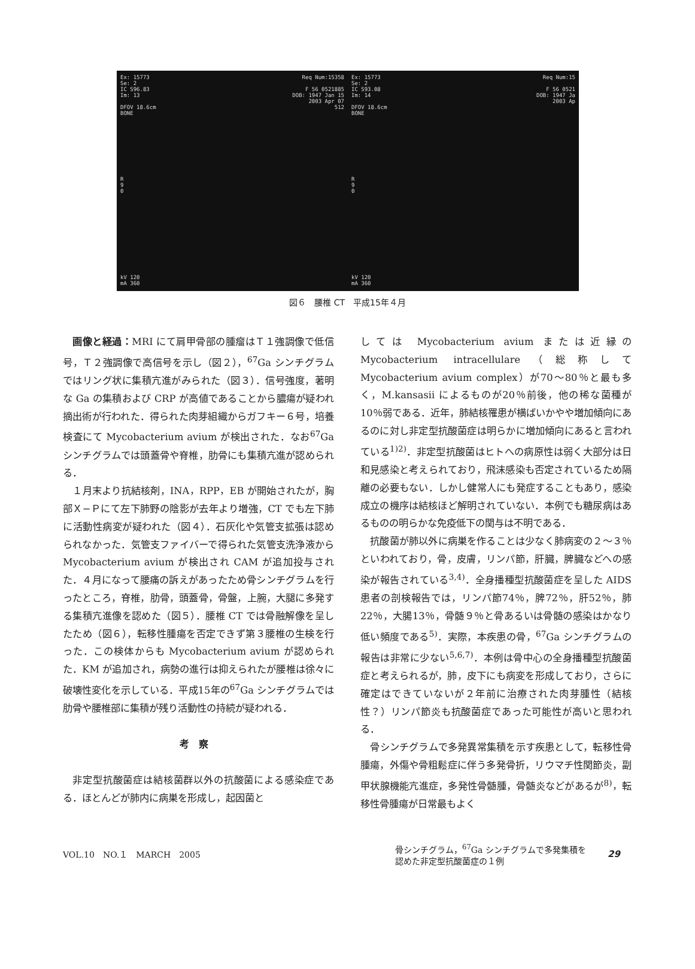Ex: 15773
Se: 2
IC S96.83
Im: 13
DFOV 18.6cm
BONE
Req Num:15358
F 56 0521885
DOB: 1947 Jan 15
2003 Apr 07
512
R
9
0
kV 120
mA 360
Ex: 15773
Se: 2
IC S93.08
Im: 14
DFOV 18.6cm
BONE
Req Num:15
F 56 0521
DOB: 1947 Ja
2003 Ap
R
9
0
kV 120
mA 360
図６　腰椎 CT　平成15年４月
画像と経過：MRI にて肩甲骨部の腫瘤はＴ１強調像で低信号，Ｔ２強調像で高信号を示し（図２），<sup>67</sup>Ga シンチグラムではリング状に集積亢進がみられた（図３）．信号強度，著明な Ga の集積および CRP が高値であることから膿瘍が疑われ摘出術が行われた．得られた肉芽組織からガフキー６号，培養検査にて Mycobacterium avium が検出された．なお<sup>67</sup>Ga シンチグラムでは頭蓋骨や脊椎，肋骨にも集積亢進が認められる．
１月末より抗結核剤，INA，RPP，EB が開始されたが，胸部Ｘ−Ｐにて左下肺野の陰影が去年より増強，CT でも左下肺に活動性病変が疑われた（図４）．石灰化や気管支拡張は認められなかった．気管支ファイバーで得られた気管支洗浄液から Mycobacterium avium が検出され CAM が追加投与された．４月になって腰痛の訴えがあったため骨シンチグラムを行ったところ，脊椎，肋骨，頭蓋骨，骨盤，上腕，大腿に多発する集積亢進像を認めた（図５）．腰椎 CT では骨融解像を呈したため（図６），転移性腫瘍を否定できず第３腰椎の生検を行った．この検体からも Mycobacterium avium が認められた．KM が追加され，病勢の進行は抑えられたが腰椎は徐々に破壊性変化を示している．平成15年の<sup>67</sup>Ga シンチグラムでは肋骨や腰椎部に集積が残り活動性の持続が疑われる．
考察
非定型抗酸菌症は結核菌群以外の抗酸菌による感染症である．ほとんどが肺内に病巣を形成し，起因菌と
しては Mycobacterium avium または近縁の Mycobacterium intracellulare（総称して Mycobacterium avium complex）が70〜80％と最も多く，M.kansasii によるものが20％前後，他の稀な菌種が10％弱である．近年，肺結核罹患が横ばいかやや増加傾向にあるのに対し非定型抗酸菌症は明らかに増加傾向にあると言われている<sup>1)2)</sup>．非定型抗酸菌はヒトへの病原性は弱く大部分は日和見感染と考えられており，飛沫感染も否定されているため隔離の必要もない．しかし健常人にも発症することもあり，感染成立の機序は結核ほど解明されていない．本例でも糖尿病はあるものの明らかな免疫低下の関与は不明である．
抗酸菌が肺以外に病巣を作ることは少なく肺病変の２〜３％といわれており，骨，皮膚，リンパ節，肝臓，脾臓などへの感染が報告されている<sup>3,4)</sup>．全身播種型抗酸菌症を呈した AIDS 患者の剖検報告では，リンパ節74％，脾72％，肝52％，肺22％，大腸13％，骨髄９％と骨あるいは骨髄の感染はかなり低い頻度である<sup>5)</sup>．実際，本疾患の骨，<sup>67</sup>Ga シンチグラムの報告は非常に少ない<sup>5,6,7)</sup>．本例は骨中心の全身播種型抗酸菌症と考えられるが，肺，皮下にも病変を形成しており，さらに確定はできていないが２年前に治療された肉芽腫性（結核性？）リンパ節炎も抗酸菌症であった可能性が高いと思われる．
骨シンチグラムで多発異常集積を示す疾患として，転移性骨腫瘍，外傷や骨粗鬆症に伴う多発骨折，リウマチ性関節炎，副甲状腺機能亢進症，多発性骨髄腫，骨髄炎などがあるが<sup>8)</sup>，転移性骨腫瘍が日常最もよく
VOL.10　NO.１　MARCH　2005
骨シンチグラム，<sup>67</sup>Ga シンチグラムで多発集積を
認めた非定型抗酸菌症の１例
29